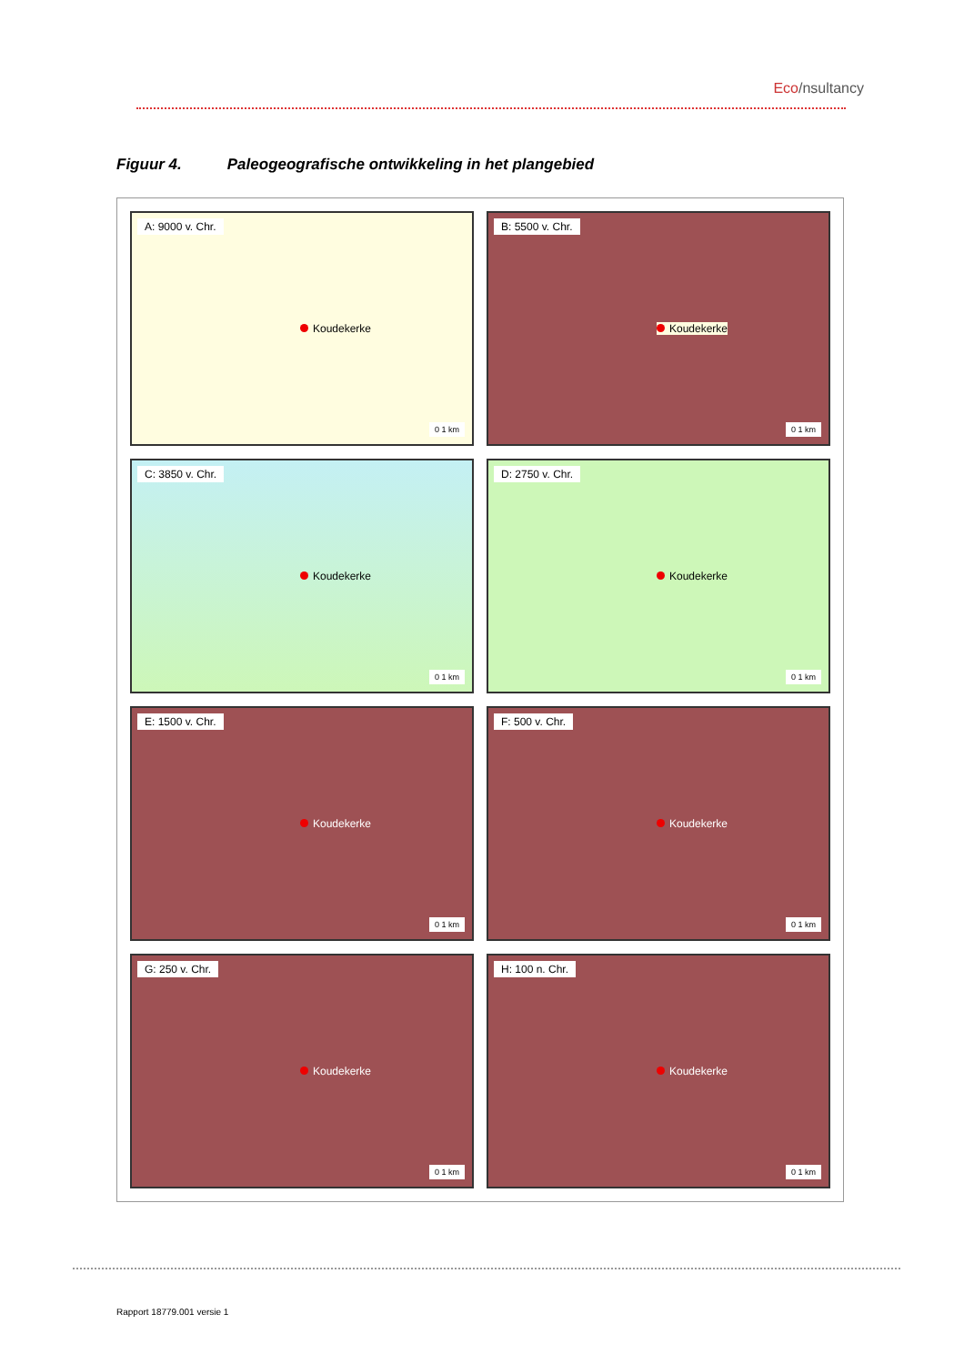Eco/nsultancy
Figuur 4. Paleogeografische ontwikkeling in het plangebied
A: 9000 v. Chr.
Koudekerke
0 1 km
B: 5500 v. Chr.
Koudekerke
0 1 km
C: 3850 v. Chr.
Koudekerke
0 1 km
D: 2750 v. Chr.
Koudekerke
0 1 km
E: 1500 v. Chr.
Koudekerke
0 1 km
F: 500 v. Chr.
Koudekerke
0 1 km
G: 250 v. Chr.
Koudekerke
0 1 km
H: 100 n. Chr.
Koudekerke
0 1 km
Rapport 18779.001 versie 1